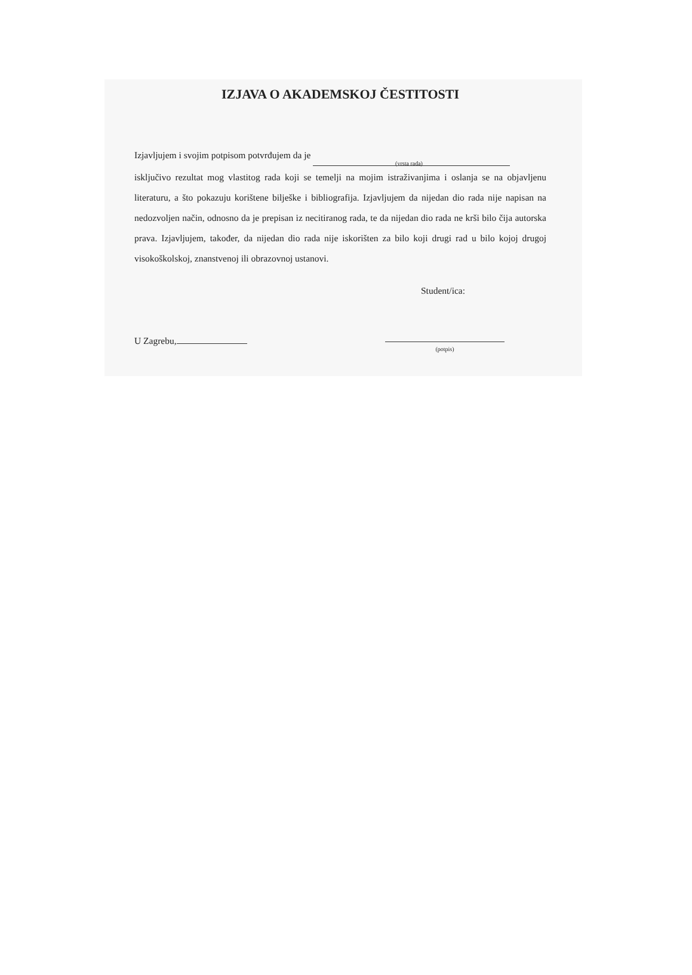IZJAVA O AKADEMSKOJ ČESTITOSTI
Izjavljujem i svojim potpisom potvrđujem da je
(vrsta rada)
isključivo rezultat mog vlastitog rada koji se temelji na mojim istraživanjima i oslanja se na objavljenu literaturu, a što pokazuju korištene bilješke i bibliografija. Izjavljujem da nijedan dio rada nije napisan na nedozvoljen način, odnosno da je prepisan iz necitiranog rada, te da nijedan dio rada ne krši bilo čija autorska prava. Izjavljujem, također, da nijedan dio rada nije iskorišten za bilo koji drugi rad u bilo kojoj drugoj visokoškolskoj, znanstvenoj ili obrazovnoj ustanovi.
Student/ica:
U Zagrebu,
(potpis)